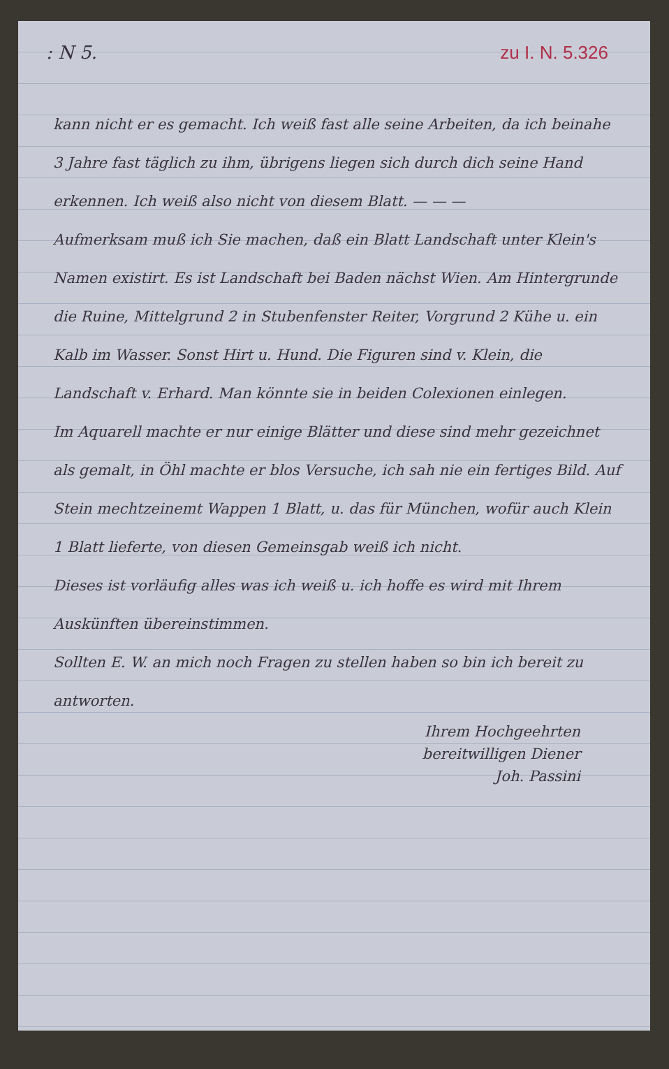: N 5. zu I. N. 5.326
kann nicht er es gemacht. Ich weiß fast alle seine Arbeiten, da ich beinahe 3 Jahre fast täglich zu ihm, übrigens liegen sich durch dich seine Hand erkennen. Ich weiß also nicht von diesem Blatt. — — —
Aufmerksam muß ich Sie machen, daß ein Blatt Landschaft unter Klein's Namen existirt. Es ist Landschaft bei Baden nächst Wien. Am Hintergrunde die Ruine, Mittelgrund 2 in Stubenfenster Reiter, Vorgrund 2 Kühe u. ein Kalb im Wasser. Sonst Hirt u. Hund. Die Figuren sind v. Klein, die Landschaft v. Erhard. Man könnte sie in beiden Colexionen einlegen.
Im Aquarell machte er nur einige Blätter und diese sind mehr gezeichnet als gemalt, in Öhl machte er blos Versuche, ich sah nie ein fertiges Bild. Auf Stein mechtzeinemt Wappen 1 Blatt, u. das für München, wofür auch Klein 1 Blatt lieferte, von diesen Gemeinsgab weiß ich nicht.
Dieses ist vorläufig alles was ich weiß u. ich hoffe es wird mit Ihrem Auskünften übereinstimmen.
Sollten E. W. an mich noch Fragen zu stellen haben so bin ich bereit zu antworten.
Ihrem Hochgeehrten
bereitwilligen Diener
Joh. Passini